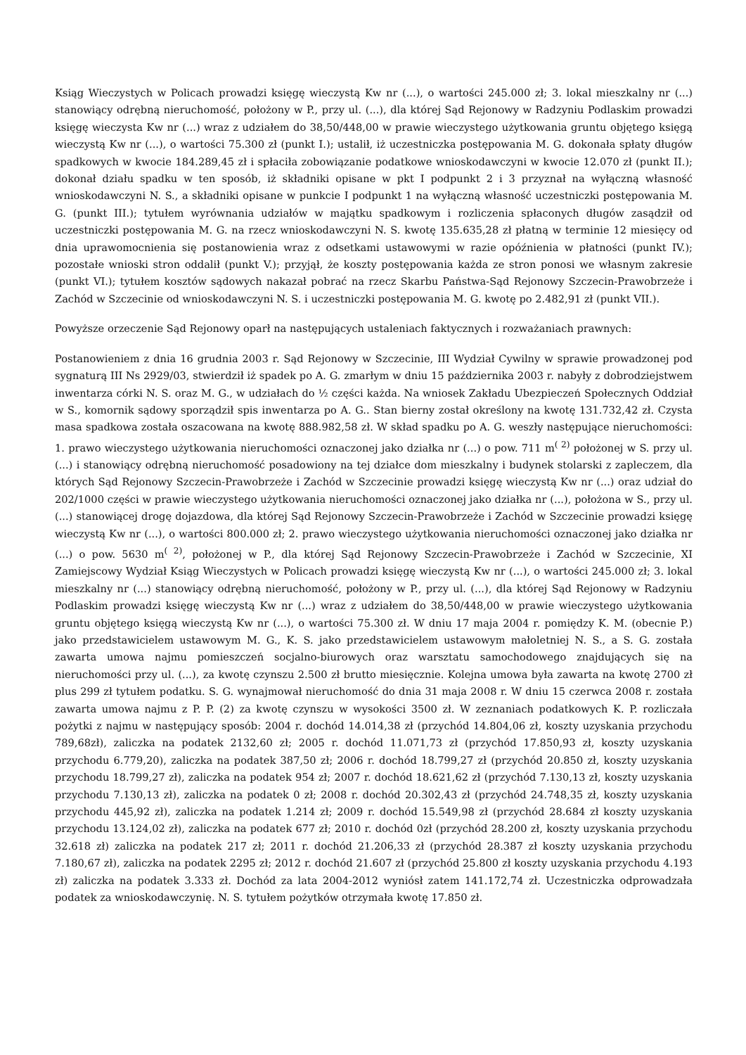Ksiąg Wieczystych w Policach prowadzi księgę wieczystą Kw nr (...), o wartości 245.000 zł; 3. lokal mieszkalny nr (...) stanowiący odrębną nieruchomość, położony w P., przy ul. (...), dla której Sąd Rejonowy w Radzyniu Podlaskim prowadzi księgę wieczysta Kw nr (...) wraz z udziałem do 38,50/448,00 w prawie wieczystego użytkowania gruntu objętego księgą wieczystą Kw nr (...), o wartości 75.300 zł (punkt I.); ustalił, iż uczestniczka postępowania M. G. dokonała spłaty długów spadkowych w kwocie 184.289,45 zł i spłaciła zobowiązanie podatkowe wnioskodawczyni w kwocie 12.070 zł (punkt II.); dokonał działu spadku w ten sposób, iż składniki opisane w pkt I podpunkt 2 i 3 przyznał na wyłączną własność wnioskodawczyni N. S., a składniki opisane w punkcie I podpunkt 1 na wyłączną własność uczestniczki postępowania M. G. (punkt III.); tytułem wyrównania udziałów w majątku spadkowym i rozliczenia spłaconych długów zasądził od uczestniczki postępowania M. G. na rzecz wnioskodawczyni N. S. kwotę 135.635,28 zł płatną w terminie 12 miesięcy od dnia uprawomocnienia się postanowienia wraz z odsetkami ustawowymi w razie opóźnienia w płatności (punkt IV.); pozostałe wnioski stron oddalił (punkt V.); przyjął, że koszty postępowania każda ze stron ponosi we własnym zakresie (punkt VI.); tytułem kosztów sądowych nakazał pobrać na rzecz Skarbu Państwa-Sąd Rejonowy Szczecin-Prawobrzeże i Zachód w Szczecinie od wnioskodawczyni N. S. i uczestniczki postępowania M. G. kwotę po 2.482,91 zł (punkt VII.).
Powyższe orzeczenie Sąd Rejonowy oparł na następujących ustaleniach faktycznych i rozważaniach prawnych:
Postanowieniem z dnia 16 grudnia 2003 r. Sąd Rejonowy w Szczecinie, III Wydział Cywilny w sprawie prowadzonej pod sygnaturą III Ns 2929/03, stwierdził iż spadek po A. G. zmarłym w dniu 15 października 2003 r. nabyły z dobrodziejstwem inwentarza córki N. S. oraz M. G., w udziałach do ½ części każda. Na wniosek Zakładu Ubezpieczeń Społecznych Oddział w S., komornik sądowy sporządził spis inwentarza po A. G.. Stan bierny został określony na kwotę 131.732,42 zł. Czysta masa spadkowa została oszacowana na kwotę 888.982,58 zł. W skład spadku po A. G. weszły następujące nieruchomości: 1. prawo wieczystego użytkowania nieruchomości oznaczonej jako działka nr (...) o pow. 711 m<sup>( 2)</sup> położonej w S. przy ul. (...) i stanowiący odrębną nieruchomość posadowiony na tej działce dom mieszkalny i budynek stolarski z zapleczem, dla których Sąd Rejonowy Szczecin-Prawobrzeże i Zachód w Szczecinie prowadzi księgę wieczystą Kw nr (...) oraz udział do 202/1000 części w prawie wieczystego użytkowania nieruchomości oznaczonej jako działka nr (...), położona w S., przy ul. (...) stanowiącej drogę dojazdowa, dla której Sąd Rejonowy Szczecin-Prawobrzeże i Zachód w Szczecinie prowadzi księgę wieczystą Kw nr (...), o wartości 800.000 zł; 2. prawo wieczystego użytkowania nieruchomości oznaczonej jako działka nr (...) o pow. 5630 m<sup>( 2)</sup>, położonej w P., dla której Sąd Rejonowy Szczecin-Prawobrzeże i Zachód w Szczecinie, XI Zamiejscowy Wydział Ksiąg Wieczystych w Policach prowadzi księgę wieczystą Kw nr (...), o wartości 245.000 zł; 3. lokal mieszkalny nr (...) stanowiący odrębną nieruchomość, położony w P., przy ul. (...), dla której Sąd Rejonowy w Radzyniu Podlaskim prowadzi księgę wieczystą Kw nr (...) wraz z udziałem do 38,50/448,00 w prawie wieczystego użytkowania gruntu objętego księgą wieczystą Kw nr (...), o wartości 75.300 zł. W dniu 17 maja 2004 r. pomiędzy K. M. (obecnie P.) jako przedstawicielem ustawowym M. G., K. S. jako przedstawicielem ustawowym małoletniej N. S., a S. G. została zawarta umowa najmu pomieszczeń socjalno-biurowych oraz warsztatu samochodowego znajdujących się na nieruchomości przy ul. (...), za kwotę czynszu 2.500 zł brutto miesięcznie. Kolejna umowa była zawarta na kwotę 2700 zł plus 299 zł tytułem podatku. S. G. wynajmował nieruchomość do dnia 31 maja 2008 r. W dniu 15 czerwca 2008 r. została zawarta umowa najmu z P. P. (2) za kwotę czynszu w wysokości 3500 zł. W zeznaniach podatkowych K. P. rozliczała pożytki z najmu w następujący sposób: 2004 r. dochód 14.014,38 zł (przychód 14.804,06 zł, koszty uzyskania przychodu 789,68zł), zaliczka na podatek 2132,60 zł; 2005 r. dochód 11.071,73 zł (przychód 17.850,93 zł, koszty uzyskania przychodu 6.779,20), zaliczka na podatek 387,50 zł; 2006 r. dochód 18.799,27 zł (przychód 20.850 zł, koszty uzyskania przychodu 18.799,27 zł), zaliczka na podatek 954 zł; 2007 r. dochód 18.621,62 zł (przychód 7.130,13 zł, koszty uzyskania przychodu 7.130,13 zł), zaliczka na podatek 0 zł; 2008 r. dochód 20.302,43 zł (przychód 24.748,35 zł, koszty uzyskania przychodu 445,92 zł), zaliczka na podatek 1.214 zł; 2009 r. dochód 15.549,98 zł (przychód 28.684 zł koszty uzyskania przychodu 13.124,02 zł), zaliczka na podatek 677 zł; 2010 r. dochód 0zł (przychód 28.200 zł, koszty uzyskania przychodu 32.618 zł) zaliczka na podatek 217 zł; 2011 r. dochód 21.206,33 zł (przychód 28.387 zł koszty uzyskania przychodu 7.180,67 zł), zaliczka na podatek 2295 zł; 2012 r. dochód 21.607 zł (przychód 25.800 zł koszty uzyskania przychodu 4.193 zł) zaliczka na podatek 3.333 zł. Dochód za lata 2004-2012 wyniósł zatem 141.172,74 zł. Uczestniczka odprowadzała podatek za wnioskodawczynię. N. S. tytułem pożytków otrzymała kwotę 17.850 zł.